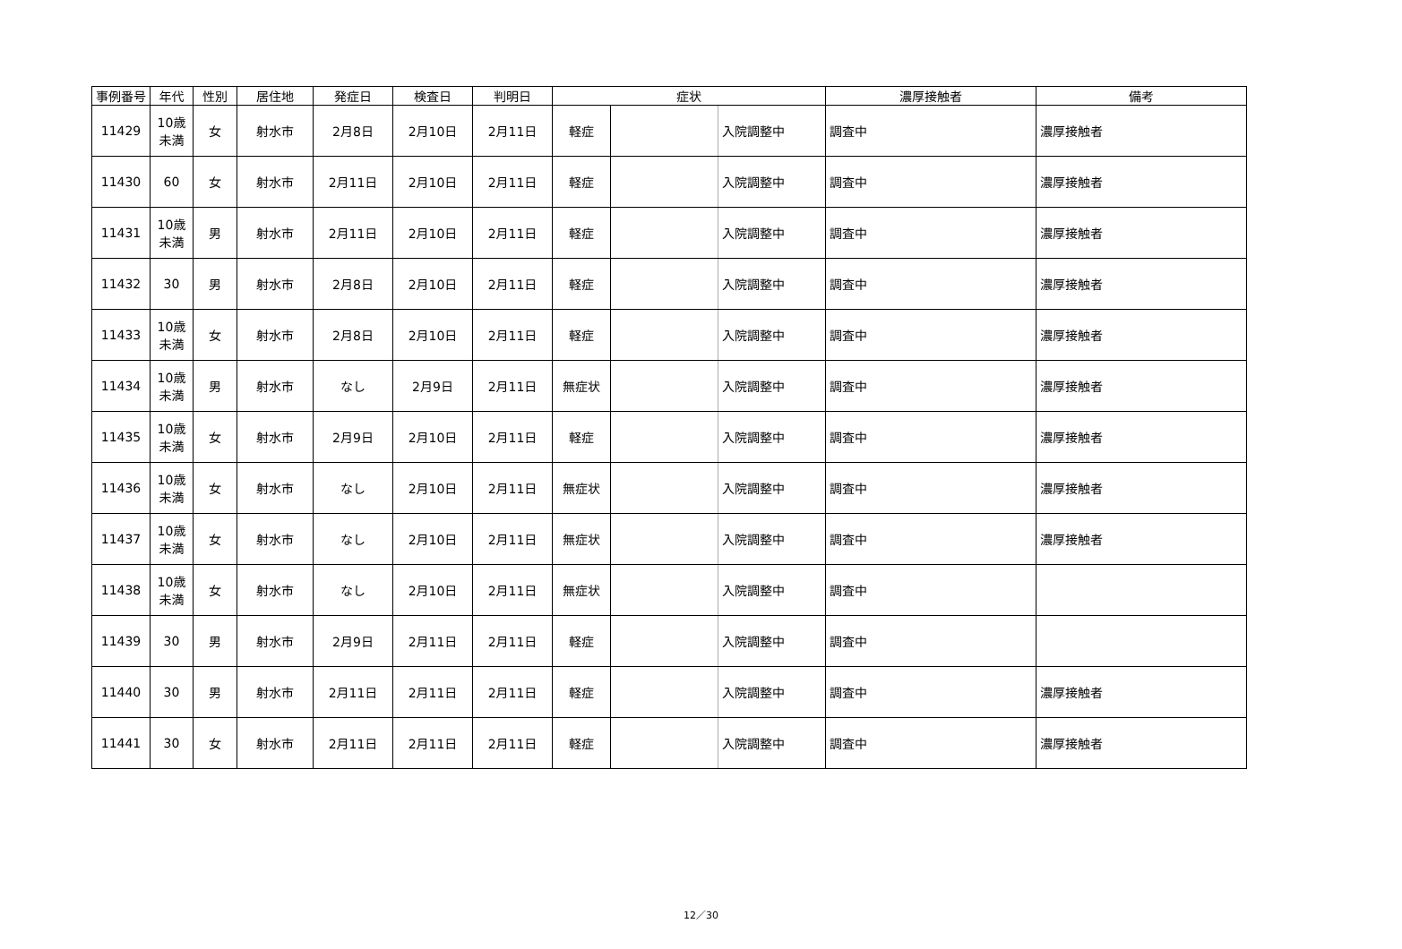| 事例番号 | 年代 | 性別 | 居住地 | 発症日 | 検査日 | 判明日 | 症状 | | | 濃厚接触者 | 備考 |
| --- | --- | --- | --- | --- | --- | --- | --- | --- | --- | --- | --- |
| 11429 | 10歳 未満 | 女 | 射水市 | 2月8日 | 2月10日 | 2月11日 | 軽症 | | 入院調整中 | 調査中 | 濃厚接触者 |
| 11430 | 60 | 女 | 射水市 | 2月11日 | 2月10日 | 2月11日 | 軽症 | | 入院調整中 | 調査中 | 濃厚接触者 |
| 11431 | 10歳 未満 | 男 | 射水市 | 2月11日 | 2月10日 | 2月11日 | 軽症 | | 入院調整中 | 調査中 | 濃厚接触者 |
| 11432 | 30 | 男 | 射水市 | 2月8日 | 2月10日 | 2月11日 | 軽症 | | 入院調整中 | 調査中 | 濃厚接触者 |
| 11433 | 10歳 未満 | 女 | 射水市 | 2月8日 | 2月10日 | 2月11日 | 軽症 | | 入院調整中 | 調査中 | 濃厚接触者 |
| 11434 | 10歳 未満 | 男 | 射水市 | なし | 2月9日 | 2月11日 | 無症状 | | 入院調整中 | 調査中 | 濃厚接触者 |
| 11435 | 10歳 未満 | 女 | 射水市 | 2月9日 | 2月10日 | 2月11日 | 軽症 | | 入院調整中 | 調査中 | 濃厚接触者 |
| 11436 | 10歳 未満 | 女 | 射水市 | なし | 2月10日 | 2月11日 | 無症状 | | 入院調整中 | 調査中 | 濃厚接触者 |
| 11437 | 10歳 未満 | 女 | 射水市 | なし | 2月10日 | 2月11日 | 無症状 | | 入院調整中 | 調査中 | 濃厚接触者 |
| 11438 | 10歳 未満 | 女 | 射水市 | なし | 2月10日 | 2月11日 | 無症状 | | 入院調整中 | 調査中 | |
| 11439 | 30 | 男 | 射水市 | 2月9日 | 2月11日 | 2月11日 | 軽症 | | 入院調整中 | 調査中 | |
| 11440 | 30 | 男 | 射水市 | 2月11日 | 2月11日 | 2月11日 | 軽症 | | 入院調整中 | 調査中 | 濃厚接触者 |
| 11441 | 30 | 女 | 射水市 | 2月11日 | 2月11日 | 2月11日 | 軽症 | | 入院調整中 | 調査中 | 濃厚接触者 |
12／30